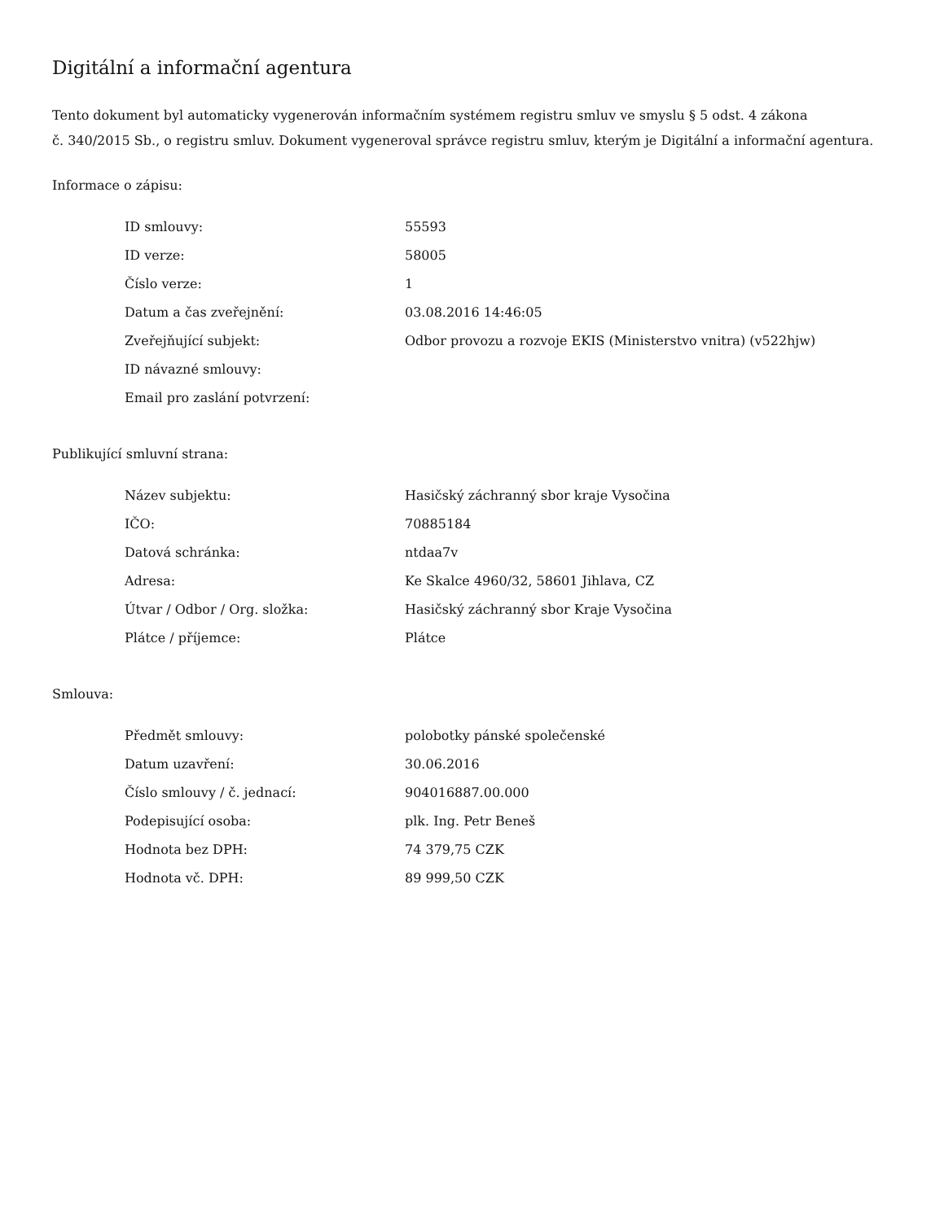Digitální a informační agentura
Tento dokument byl automaticky vygenerován informačním systémem registru smluv ve smyslu § 5 odst. 4 zákona
č. 340/2015 Sb., o registru smluv. Dokument vygeneroval správce registru smluv, kterým je Digitální a informační agentura.
Informace o zápisu:
| ID smlouvy: | 55593 |
| ID verze: | 58005 |
| Číslo verze: | 1 |
| Datum a čas zveřejnění: | 03.08.2016 14:46:05 |
| Zveřejňující subjekt: | Odbor provozu a rozvoje EKIS (Ministerstvo vnitra) (v522hjw) |
| ID návazné smlouvy: | |
| Email pro zaslání potvrzení: | |
Publikující smluvní strana:
| Název subjektu: | Hasičský záchranný sbor kraje Vysočina |
| IČO: | 70885184 |
| Datová schránka: | ntdaa7v |
| Adresa: | Ke Skalce 4960/32, 58601 Jihlava, CZ |
| Útvar / Odbor / Org. složka: | Hasičský záchranný sbor Kraje Vysočina |
| Plátce / příjemce: | Plátce |
Smlouva:
| Předmět smlouvy: | polobotky pánské společenské |
| Datum uzavření: | 30.06.2016 |
| Číslo smlouvy / č. jednací: | 904016887.00.000 |
| Podepisující osoba: | plk. Ing. Petr Beneš |
| Hodnota bez DPH: | 74 379,75 CZK |
| Hodnota vč. DPH: | 89 999,50 CZK |